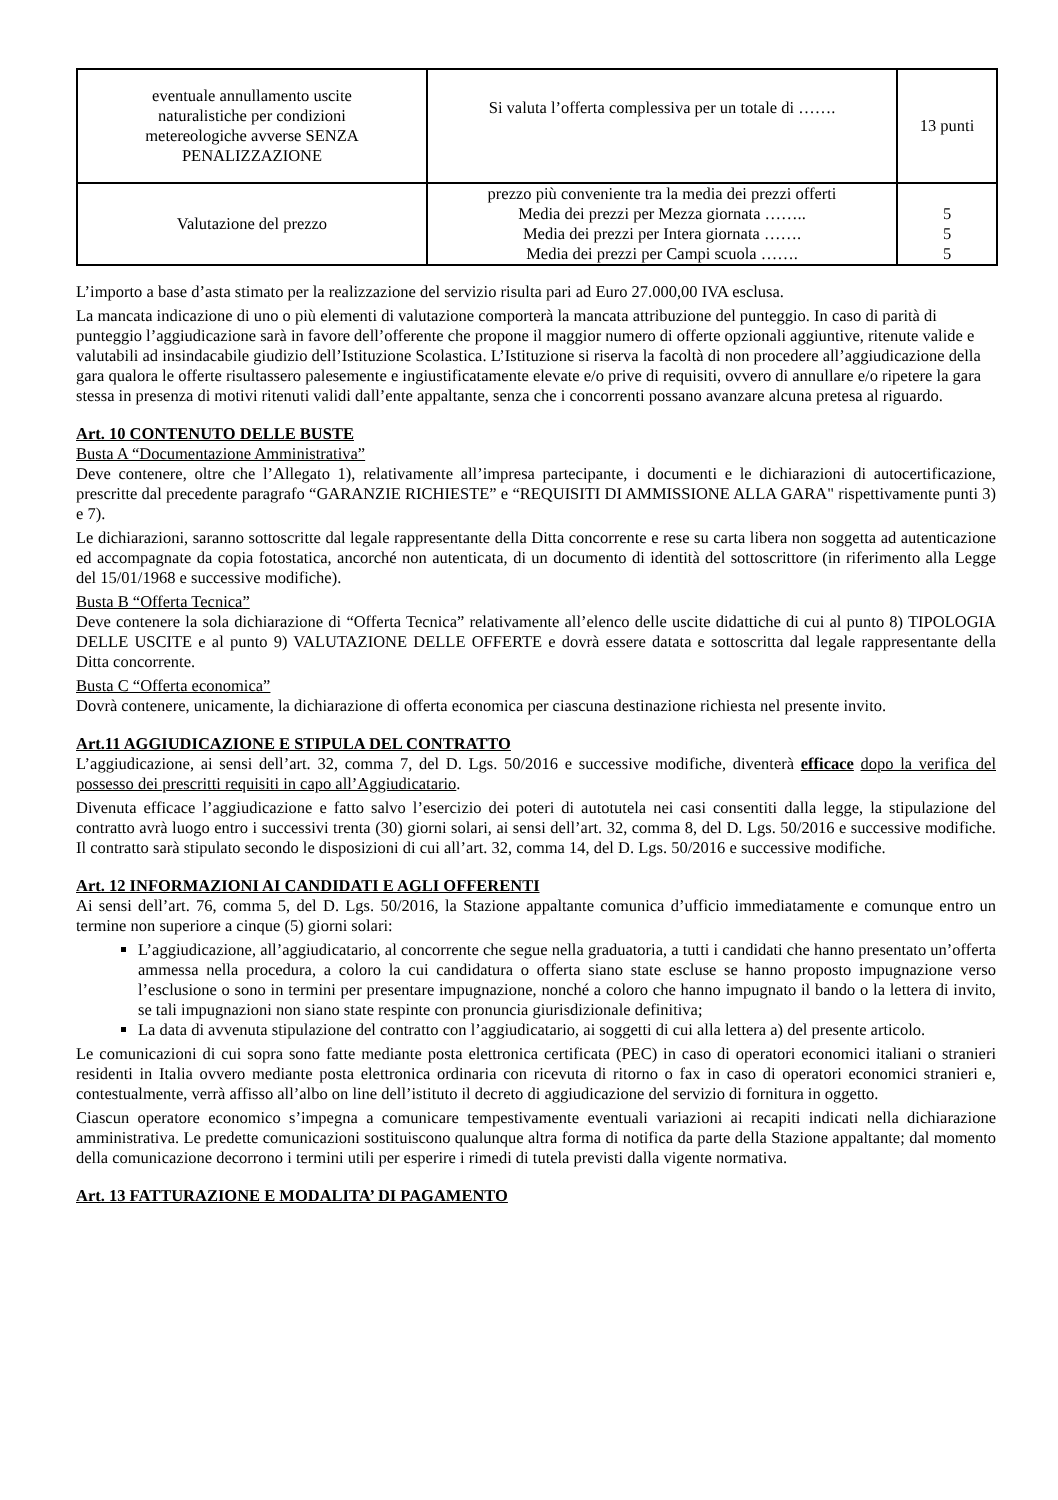| eventuale annullamento uscite naturalistiche per condizioni metereologiche avverse SENZA PENALIZZAZIONE | Si valuta l’offerta complessiva per un totale di ……. | 13 punti |
| Valutazione del prezzo | prezzo più conveniente tra la media dei prezzi offerti Media dei prezzi per Mezza giornata …….. Media dei prezzi per Intera giornata ……. Media dei prezzi per Campi scuola ……. | 5 5 5 |
L’importo a base d’asta stimato per la realizzazione del servizio risulta pari ad Euro 27.000,00 IVA esclusa.
La mancata indicazione di uno o più elementi di valutazione comporterà la mancata attribuzione del punteggio. In caso di parità di punteggio l’aggiudicazione sarà in favore dell’offerente che propone il maggior numero di offerte opzionali aggiuntive, ritenute valide e valutabili ad insindacabile giudizio dell’Istituzione Scolastica. L’Istituzione si riserva la facoltà di non procedere all’aggiudicazione della gara qualora le offerte risultassero palesemente e ingiustificatamente elevate e/o prive di requisiti, ovvero di annullare e/o ripetere la gara stessa in presenza di motivi ritenuti validi dall’ente appaltante, senza che i concorrenti possano avanzare alcuna pretesa al riguardo.
Art. 10 CONTENUTO DELLE BUSTE
Busta A “Documentazione Amministrativa”
Deve contenere, oltre che l’Allegato 1), relativamente all’impresa partecipante, i documenti e le dichiarazioni di autocertificazione, prescritte dal precedente paragrafo “GARANZIE RICHIESTE” e “REQUISITI DI AMMISSIONE ALLA GARA" rispettivamente punti 3) e 7).
Le dichiarazioni, saranno sottoscritte dal legale rappresentante della Ditta concorrente e rese su carta libera non soggetta ad autenticazione ed accompagnate da copia fotostatica, ancorché non autenticata, di un documento di identità del sottoscrittore (in riferimento alla Legge del 15/01/1968 e successive modifiche).
Busta B “Offerta Tecnica”
Deve contenere la sola dichiarazione di “Offerta Tecnica” relativamente all’elenco delle uscite didattiche di cui al punto 8) TIPOLOGIA DELLE USCITE e al punto 9) VALUTAZIONE DELLE OFFERTE e dovrà essere datata e sottoscritta dal legale rappresentante della Ditta concorrente.
Busta C “Offerta economica”
Dovrà contenere, unicamente, la dichiarazione di offerta economica per ciascuna destinazione richiesta nel presente invito.
Art.11 AGGIUDICAZIONE E STIPULA DEL CONTRATTO
L’aggiudicazione, ai sensi dell’art. 32, comma 7, del D. Lgs. 50/2016 e successive modifiche, diventerà efficace dopo la verifica del possesso dei prescritti requisiti in capo all’Aggiudicatario.
Divenuta efficace l’aggiudicazione e fatto salvo l’esercizio dei poteri di autotutela nei casi consentiti dalla legge, la stipulazione del contratto avrà luogo entro i successivi trenta (30) giorni solari, ai sensi dell’art. 32, comma 8, del D. Lgs. 50/2016 e successive modifiche. Il contratto sarà stipulato secondo le disposizioni di cui all’art. 32, comma 14, del D. Lgs. 50/2016 e successive modifiche.
Art. 12 INFORMAZIONI AI CANDIDATI E AGLI OFFERENTI
Ai sensi dell’art. 76, comma 5, del D. Lgs. 50/2016, la Stazione appaltante comunica d’ufficio immediatamente e comunque entro un termine non superiore a cinque (5) giorni solari:
L’aggiudicazione, all’aggiudicatario, al concorrente che segue nella graduatoria, a tutti i candidati che hanno presentato un’offerta ammessa nella procedura, a coloro la cui candidatura o offerta siano state escluse se hanno proposto impugnazione verso l’esclusione o sono in termini per presentare impugnazione, nonché a coloro che hanno impugnato il bando o la lettera di invito, se tali impugnazioni non siano state respinte con pronuncia giurisdizionale definitiva;
La data di avvenuta stipulazione del contratto con l’aggiudicatario, ai soggetti di cui alla lettera a) del presente articolo.
Le comunicazioni di cui sopra sono fatte mediante posta elettronica certificata (PEC) in caso di operatori economici italiani o stranieri residenti in Italia ovvero mediante posta elettronica ordinaria con ricevuta di ritorno o fax in caso di operatori economici stranieri e, contestualmente, verrà affisso all’albo on line dell’istituto il decreto di aggiudicazione del servizio di fornitura in oggetto.
Ciascun operatore economico s’impegna a comunicare tempestivamente eventuali variazioni ai recapiti indicati nella dichiarazione amministrativa. Le predette comunicazioni sostituiscono qualunque altra forma di notifica da parte della Stazione appaltante; dal momento della comunicazione decorrono i termini utili per esperire i rimedi di tutela previsti dalla vigente normativa.
Art. 13 FATTURAZIONE E MODALITA’ DI PAGAMENTO